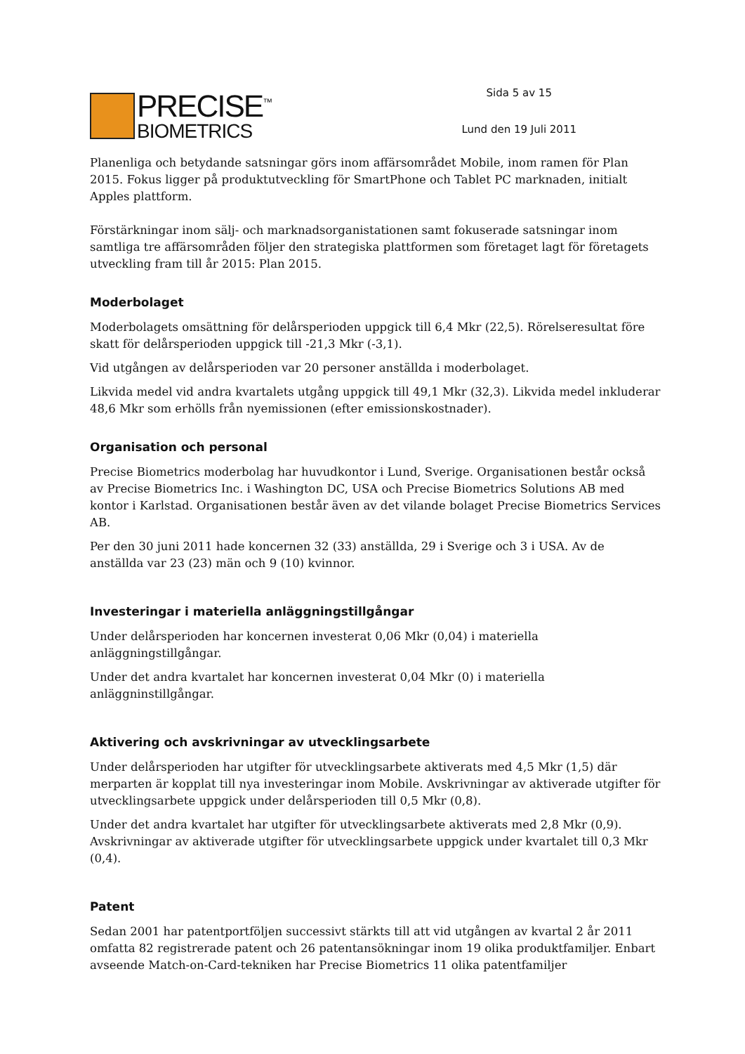PRECISE<sup>™</sup>
BIOMETRICS
Sida 5 av 15
Lund den 19 Juli 2011
Planenliga och betydande satsningar görs inom affärsområdet Mobile, inom ramen för Plan 2015. Fokus ligger på produktutveckling för SmartPhone och Tablet PC marknaden, initialt Apples plattform.
Förstärkningar inom sälj- och marknadsorganistationen samt fokuserade satsningar inom samtliga tre affärsområden följer den strategiska plattformen som företaget lagt för företagets utveckling fram till år 2015: Plan 2015.
Moderbolaget
Moderbolagets omsättning för delårsperioden uppgick till 6,4 Mkr (22,5). Rörelseresultat före skatt för delårsperioden uppgick till -21,3 Mkr (-3,1).
Vid utgången av delårsperioden var 20 personer anställda i moderbolaget.
Likvida medel vid andra kvartalets utgång uppgick till 49,1 Mkr (32,3). Likvida medel inkluderar 48,6 Mkr som erhölls från nyemissionen (efter emissionskostnader).
Organisation och personal
Precise Biometrics moderbolag har huvudkontor i Lund, Sverige. Organisationen består också av Precise Biometrics Inc. i Washington DC, USA och Precise Biometrics Solutions AB med kontor i Karlstad. Organisationen består även av det vilande bolaget Precise Biometrics Services AB.
Per den 30 juni 2011 hade koncernen 32 (33) anställda, 29 i Sverige och 3 i USA. Av de anställda var 23 (23) män och 9 (10) kvinnor.
Investeringar i materiella anläggningstillgångar
Under delårsperioden har koncernen investerat 0,06 Mkr (0,04) i materiella anläggningstillgångar.
Under det andra kvartalet har koncernen investerat 0,04 Mkr (0) i materiella anläggninstillgångar.
Aktivering och avskrivningar av utvecklingsarbete
Under delårsperioden har utgifter för utvecklingsarbete aktiverats med 4,5 Mkr (1,5) där merparten är kopplat till nya investeringar inom Mobile. Avskrivningar av aktiverade utgifter för utvecklingsarbete uppgick under delårsperioden till 0,5 Mkr (0,8).
Under det andra kvartalet har utgifter för utvecklingsarbete aktiverats med 2,8 Mkr (0,9). Avskrivningar av aktiverade utgifter för utvecklingsarbete uppgick under kvartalet till 0,3 Mkr (0,4).
Patent
Sedan 2001 har patentportföljen successivt stärkts till att vid utgången av kvartal 2 år 2011 omfatta 82 registrerade patent och 26 patentansökningar inom 19 olika produktfamiljer. Enbart avseende Match-on-Card-tekniken har Precise Biometrics 11 olika patentfamiljer